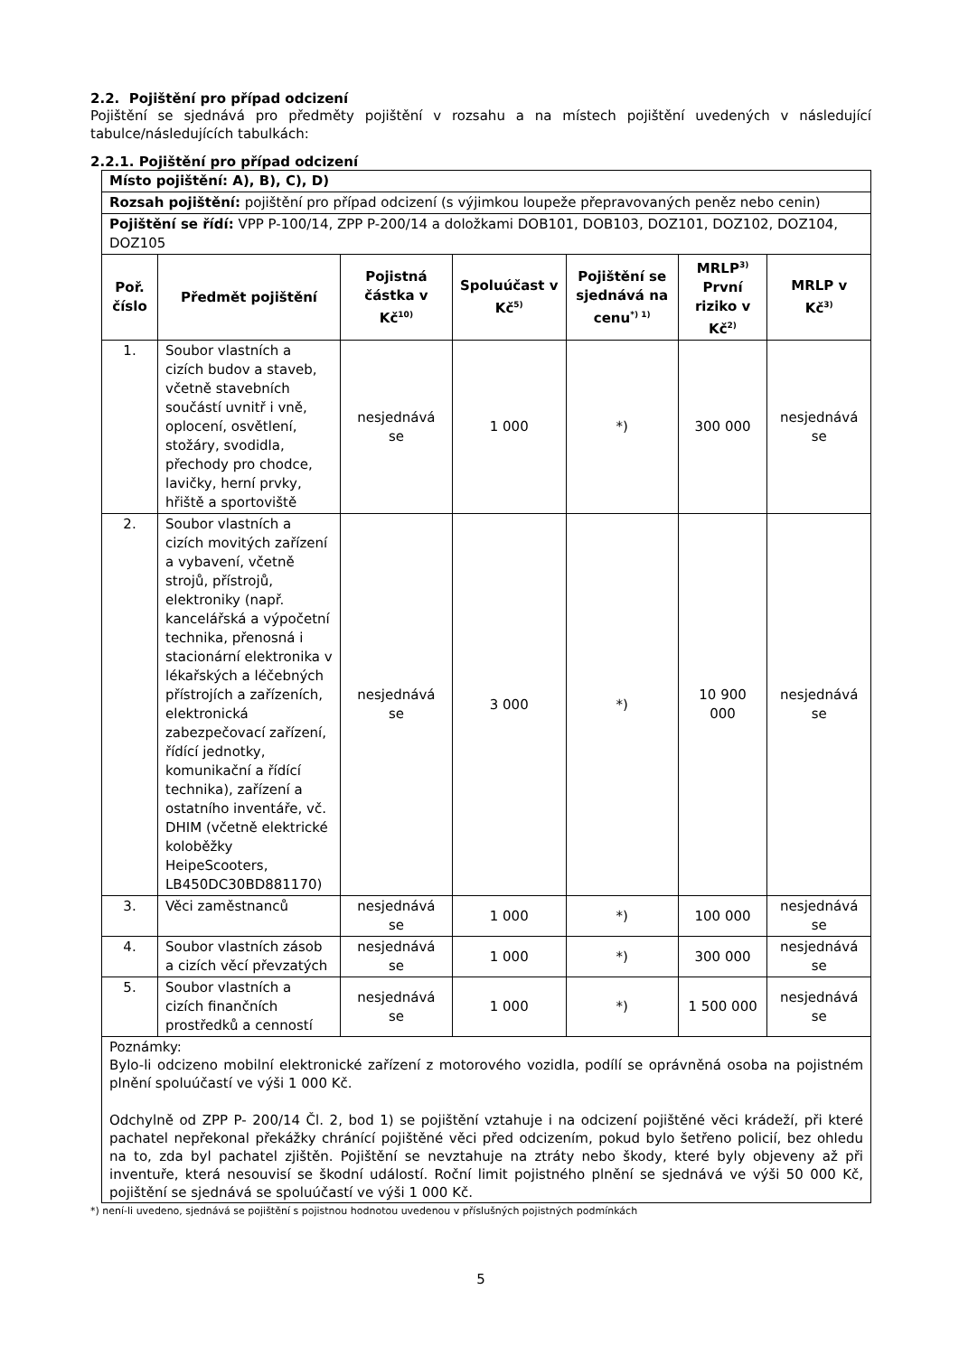2.2. Pojištění pro případ odcizení
Pojištění se sjednává pro předměty pojištění v rozsahu a na místech pojištění uvedených v následující tabulce/následujících tabulkách:
2.2.1. Pojištění pro případ odcizení
| Místo pojištění: A), B), C), D) | | | | | | |
| Rozsah pojištění: pojištění pro případ odcizení (s výjimkou loupeže přepravovaných peněz nebo cenin) | | | | | | |
| Pojištění se řídí: VPP P-100/14, ZPP P-200/14 a doložkami DOB101, DOB103, DOZ101, DOZ102, DOZ104, DOZ105 | | | | | | |
| Poř. číslo | Předmět pojištění | Pojistná částka v Kč<sup>10)</sup> | Spoluúčast v Kč<sup>5)</sup> | Pojištění se sjednává na cenu<sup>*) 1)</sup> | MRLP<sup>3)</sup> První riziko v Kč<sup>2)</sup> | MRLP v Kč<sup>3)</sup> |
| 1. | Soubor vlastních a cizích budov a staveb, včetně stavebních součástí uvnitř i vně, oplocení, osvětlení, stožáry, svodidla, přechody pro chodce, lavičky, herní prvky, hřiště a sportoviště | nesjednává se | 1 000 | *) | 300 000 | nesjednává se |
| 2. | Soubor vlastních a cizích movitých zařízení a vybavení, včetně strojů, přístrojů, elektroniky (např. kancelářská a výpočetní technika, přenosná i stacionární elektronika v lékařských a léčebných přístrojích a zařízeních, elektronická zabezpečovací zařízení, řídící jednotky, komunikační a řídící technika), zařízení a ostatního inventáře, vč. DHIM (včetně elektrické koloběžky HeipeScooters, LB450DC30BD881170) | nesjednává se | 3 000 | *) | 10 900 000 | nesjednává se |
| 3. | Věci zaměstnanců | nesjednává se | 1 000 | *) | 100 000 | nesjednává se |
| 4. | Soubor vlastních zásob a cizích věcí převzatých | nesjednává se | 1 000 | *) | 300 000 | nesjednává se |
| 5. | Soubor vlastních a cizích finančních prostředků a cenností | nesjednává se | 1 000 | *) | 1 500 000 | nesjednává se |
| Poznámky: Bylo-li odcizeno mobilní elektronické zařízení z motorového vozidla, podílí se oprávněná osoba na pojistném plnění spoluúčastí ve výši 1 000 Kč. Odchylně od ZPP P- 200/14 Čl. 2, bod 1) se pojištění vztahuje i na odcizení pojištěné věci krádeží, při které pachatel nepřekonal překážky chránící pojištěné věci před odcizením, pokud bylo šetřeno policií, bez ohledu na to, zda byl pachatel zjištěn. Pojištění se nevztahuje na ztráty nebo škody, které byly objeveny až při inventuře, která nesouvisí se škodní událostí. Roční limit pojistného plnění se sjednává ve výši 50 000 Kč, pojištění se sjednává se spoluúčastí ve výši 1 000 Kč. | | | | | | |
*) není-li uvedeno, sjednává se pojištění s pojistnou hodnotou uvedenou v příslušných pojistných podmínkách
5